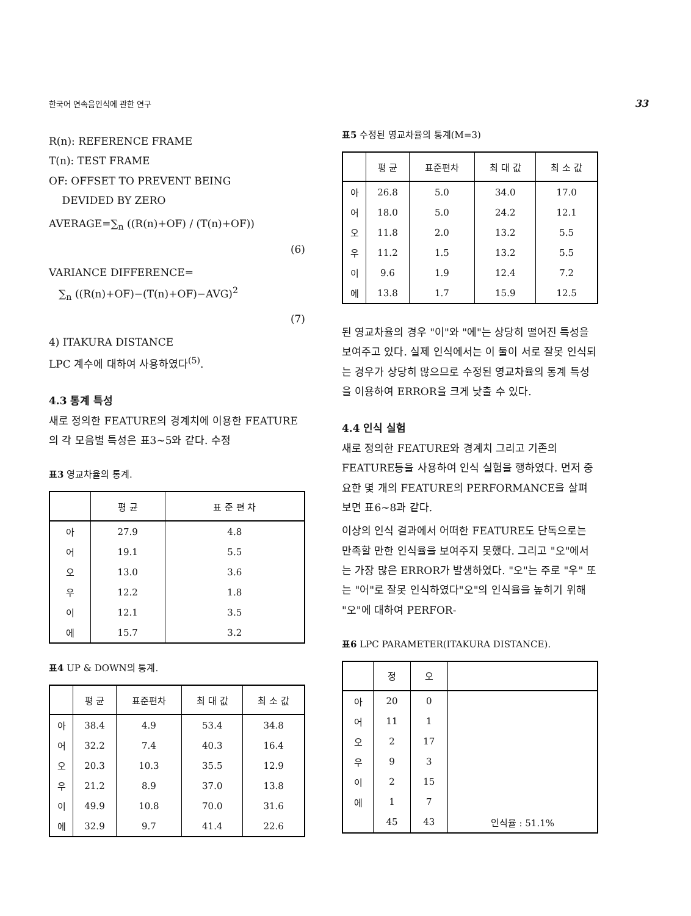한국어 연속음인식에 관한 연구 33
R(n): REFERENCE FRAME
T(n): TEST FRAME
OF: OFFSET TO PREVENT BEING
DEVIDED BY ZERO
AVERAGE=∑<sub>n</sub> ((R(n)+OF) / (T(n)+OF))
(6)
VARIANCE DIFFERENCE=
∑<sub>n</sub> ((R(n)+OF)−(T(n)+OF)−AVG)<sup>2</sup>
(7)
4) ITAKURA DISTANCE
LPC 계수에 대하여 사용하였다<sup>(5)</sup>.
4.3 통계 특성
새로 정의한 FEATURE의 경계치에 이용한 FEATURE의 각 모음별 특성은 표3~5와 같다. 수정
표3 영교차율의 통계.
| | 평 균 | 표 준 편 차 |
| --- | --- | --- |
| 아 | 27.9 | 4.8 |
| 어 | 19.1 | 5.5 |
| 오 | 13.0 | 3.6 |
| 우 | 12.2 | 1.8 |
| 이 | 12.1 | 3.5 |
| 에 | 15.7 | 3.2 |
표4 UP & DOWN의 통계.
| | 평 균 | 표준편차 | 최 대 값 | 최 소 값 |
| --- | --- | --- | --- | --- |
| 아 | 38.4 | 4.9 | 53.4 | 34.8 |
| 어 | 32.2 | 7.4 | 40.3 | 16.4 |
| 오 | 20.3 | 10.3 | 35.5 | 12.9 |
| 우 | 21.2 | 8.9 | 37.0 | 13.8 |
| 이 | 49.9 | 10.8 | 70.0 | 31.6 |
| 에 | 32.9 | 9.7 | 41.4 | 22.6 |
표5 수정된 영교차율의 통계(M=3)
| | 평 균 | 표준편차 | 최 대 값 | 최 소 값 |
| --- | --- | --- | --- | --- |
| 아 | 26.8 | 5.0 | 34.0 | 17.0 |
| 어 | 18.0 | 5.0 | 24.2 | 12.1 |
| 오 | 11.8 | 2.0 | 13.2 | 5.5 |
| 우 | 11.2 | 1.5 | 13.2 | 5.5 |
| 이 | 9.6 | 1.9 | 12.4 | 7.2 |
| 에 | 13.8 | 1.7 | 15.9 | 12.5 |
된 영교차율의 경우 "이"와 "에"는 상당히 떨어진 특성을 보여주고 있다. 실제 인식에서는 이 둘이 서로 잘못 인식되는 경우가 상당히 많으므로 수정된 영교차율의 통계 특성을 이용하여 ERROR을 크게 낮출 수 있다.
4.4 인식 실험
새로 정의한 FEATURE와 경계치 그리고 기존의 FEATURE등을 사용하여 인식 실험을 행하였다. 먼저 중요한 몇 개의 FEATURE의 PERFORMANCE을 살펴 보면 표6~8과 같다.
이상의 인식 결과에서 어떠한 FEATURE도 단독으로는 만족할 만한 인식율을 보여주지 못했다. 그리고 "오"에서는 가장 많은 ERROR가 발생하였다. "오"는 주로 "우" 또는 "어"로 잘못 인식하였다"오"의 인식율을 높히기 위해 "오"에 대하여 PERFOR-
표6 LPC PARAMETER(ITAKURA DISTANCE).
| | 정 | 오 | |
| --- | --- | --- | --- |
| 아 | 20 | 0 | |
| 어 | 11 | 1 | |
| 오 | 2 | 17 | |
| 우 | 9 | 3 | |
| 이 | 2 | 15 | |
| 에 | 1 | 7 | |
| | 45 | 43 | 인식율 : 51.1% |